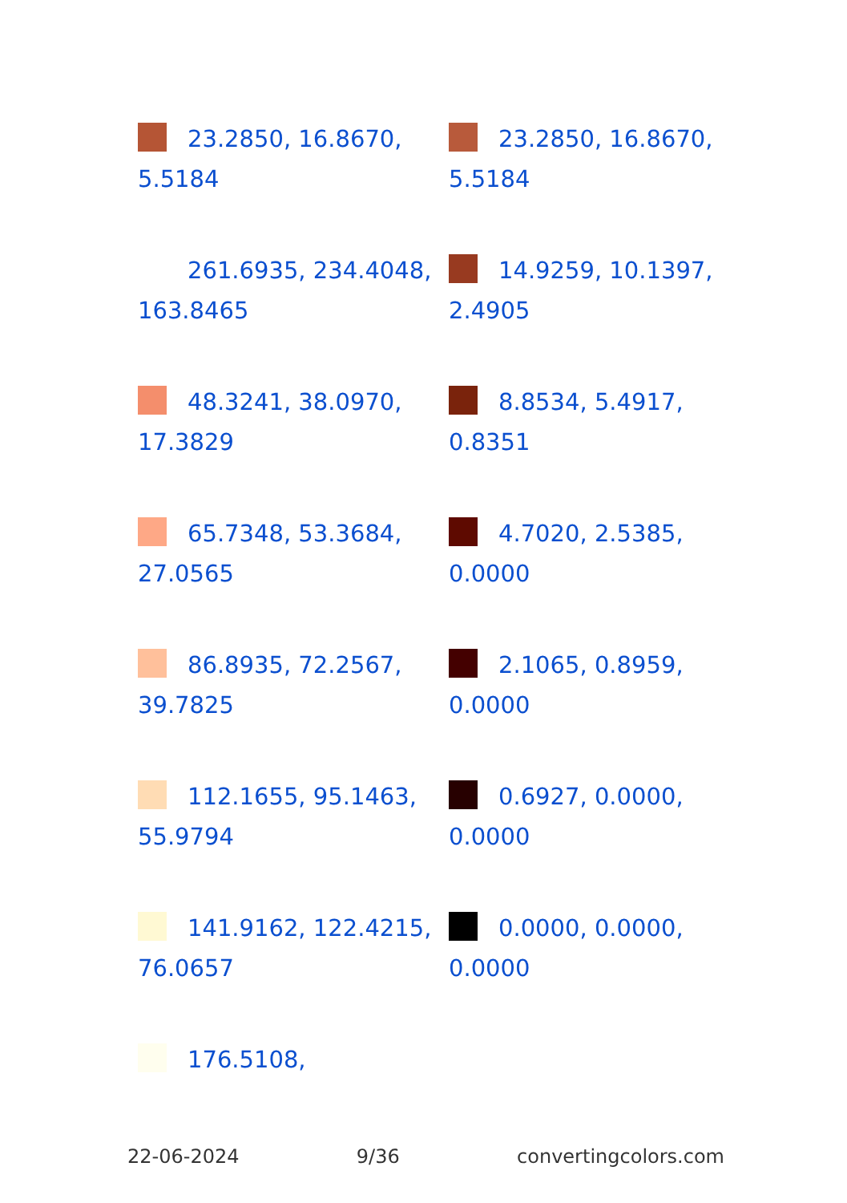23.2850, 16.8670, 5.5184
23.2850, 16.8670, 5.5184
261.6935, 234.4048, 163.8465
14.9259, 10.1397, 2.4905
48.3241, 38.0970, 17.3829
8.8534, 5.4917, 0.8351
65.7348, 53.3684, 27.0565
4.7020, 2.5385, 0.0000
86.8935, 72.2567, 39.7825
2.1065, 0.8959, 0.0000
112.1655, 95.1463, 55.9794
0.6927, 0.0000, 0.0000
141.9162, 122.4215, 76.0657
0.0000, 0.0000, 0.0000
176.5108,
22-06-2024 9/36 convertingcolors.com